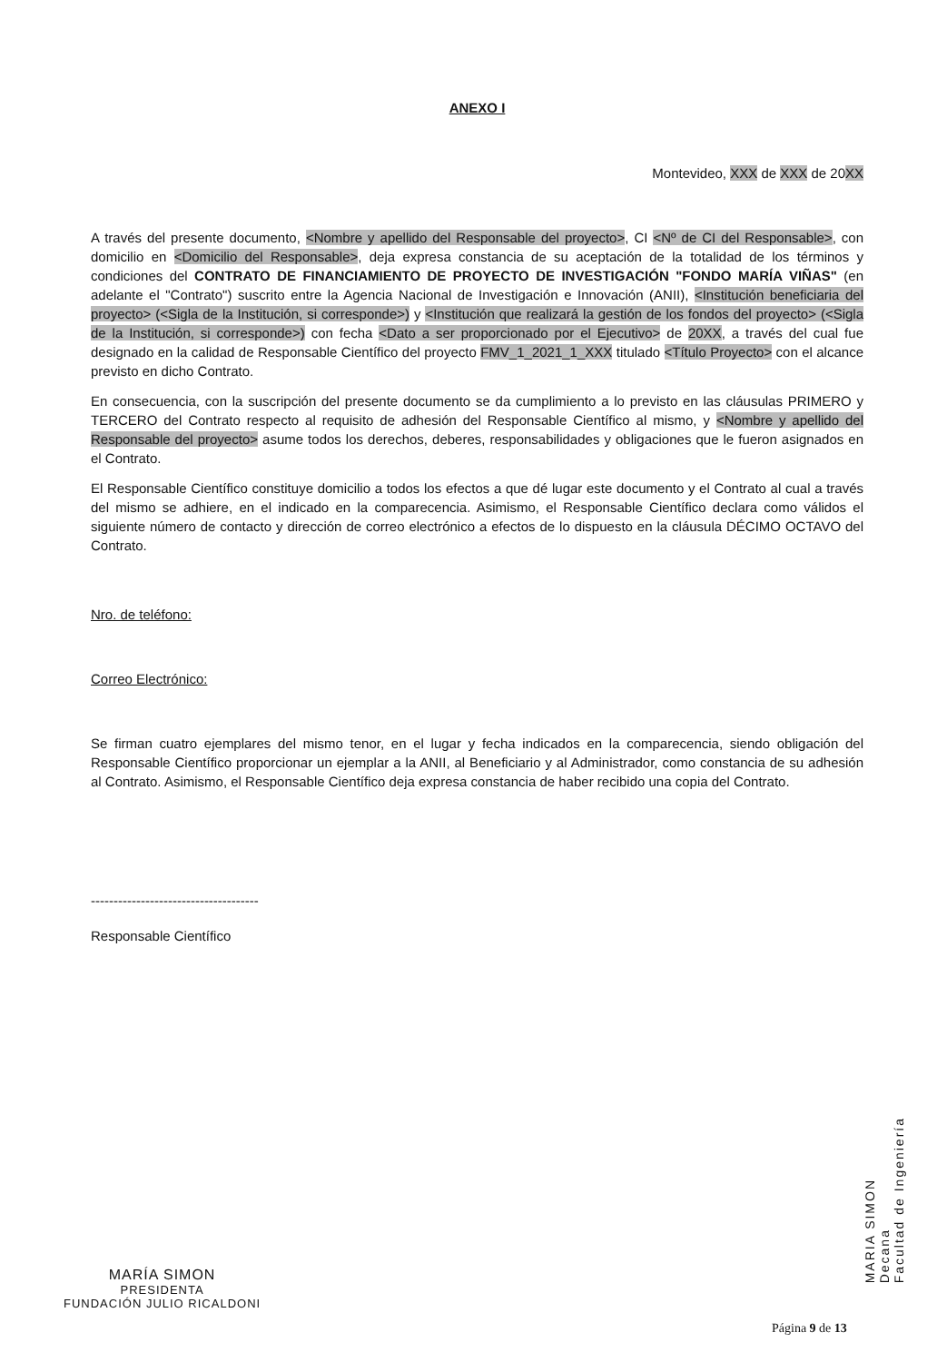ANEXO I
Montevideo, XXX de XXX de 20XX
A través del presente documento, <Nombre y apellido del Responsable del proyecto>, CI <Nº de CI del Responsable>, con domicilio en <Domicilio del Responsable>, deja expresa constancia de su aceptación de la totalidad de los términos y condiciones del CONTRATO DE FINANCIAMIENTO DE PROYECTO DE INVESTIGACIÓN "FONDO MARÍA VIÑAS" (en adelante el "Contrato") suscrito entre la Agencia Nacional de Investigación e Innovación (ANII), <Institución beneficiaria del proyecto> (<Sigla de la Institución, si corresponde>) y <Institución que realizará la gestión de los fondos del proyecto> (<Sigla de la Institución, si corresponde>) con fecha <Dato a ser proporcionado por el Ejecutivo> de 20XX, a través del cual fue designado en la calidad de Responsable Científico del proyecto FMV_1_2021_1_XXX titulado <Título Proyecto> con el alcance previsto en dicho Contrato.
En consecuencia, con la suscripción del presente documento se da cumplimiento a lo previsto en las cláusulas PRIMERO y TERCERO del Contrato respecto al requisito de adhesión del Responsable Científico al mismo, y <Nombre y apellido del Responsable del proyecto> asume todos los derechos, deberes, responsabilidades y obligaciones que le fueron asignados en el Contrato.
El Responsable Científico constituye domicilio a todos los efectos a que dé lugar este documento y el Contrato al cual a través del mismo se adhiere, en el indicado en la comparecencia. Asimismo, el Responsable Científico declara como válidos el siguiente número de contacto y dirección de correo electrónico a efectos de lo dispuesto en la cláusula DÉCIMO OCTAVO del Contrato.
Nro. de teléfono:
Correo Electrónico:
Se firman cuatro ejemplares del mismo tenor, en el lugar y fecha indicados en la comparecencia, siendo obligación del Responsable Científico proporcionar un ejemplar a la ANII, al Beneficiario y al Administrador, como constancia de su adhesión al Contrato. Asimismo, el Responsable Científico deja expresa constancia de haber recibido una copia del Contrato.
-------------------------------------
Responsable Científico
MARIA SIMON
Decana
Facultad de Ingeniería
MARÍA SIMON
PRESIDENTA
FUNDACIÓN JULIO RICALDONI
Página 9 de 13